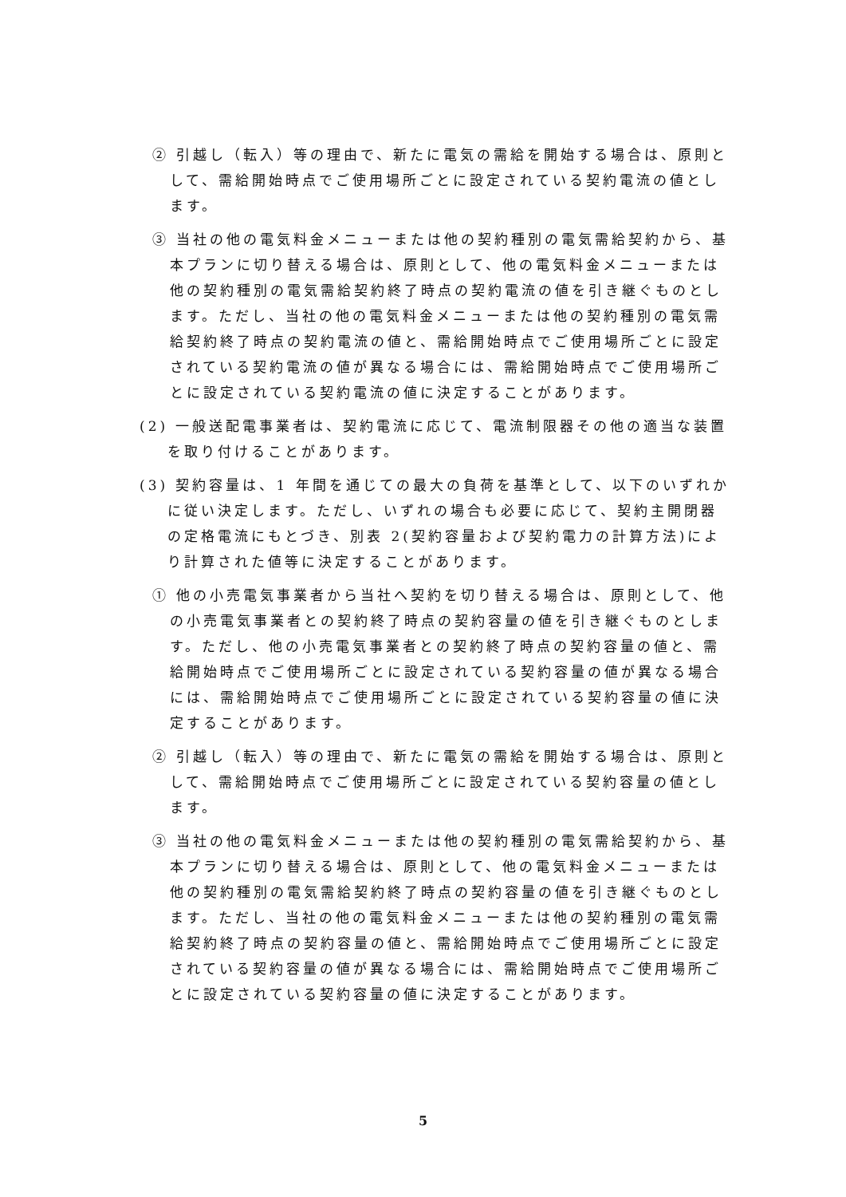② 引越し（転入）等の理由で、新たに電気の需給を開始する場合は、原則として、需給開始時点でご使用場所ごとに設定されている契約電流の値とします。
③ 当社の他の電気料金メニューまたは他の契約種別の電気需給契約から、基本プランに切り替える場合は、原則として、他の電気料金メニューまたは他の契約種別の電気需給契約終了時点の契約電流の値を引き継ぐものとします。ただし、当社の他の電気料金メニューまたは他の契約種別の電気需給契約終了時点の契約電流の値と、需給開始時点でご使用場所ごとに設定されている契約電流の値が異なる場合には、需給開始時点でご使用場所ごとに設定されている契約電流の値に決定することがあります。
(2) 一般送配電事業者は、契約電流に応じて、電流制限器その他の適当な装置を取り付けることがあります。
(3) 契約容量は、1 年間を通じての最大の負荷を基準として、以下のいずれかに従い決定します。ただし、いずれの場合も必要に応じて、契約主開閉器の定格電流にもとづき、別表 2(契約容量および契約電力の計算方法)により計算された値等に決定することがあります。
① 他の小売電気事業者から当社へ契約を切り替える場合は、原則として、他の小売電気事業者との契約終了時点の契約容量の値を引き継ぐものとします。ただし、他の小売電気事業者との契約終了時点の契約容量の値と、需給開始時点でご使用場所ごとに設定されている契約容量の値が異なる場合には、需給開始時点でご使用場所ごとに設定されている契約容量の値に決定することがあります。
② 引越し（転入）等の理由で、新たに電気の需給を開始する場合は、原則として、需給開始時点でご使用場所ごとに設定されている契約容量の値とします。
③ 当社の他の電気料金メニューまたは他の契約種別の電気需給契約から、基本プランに切り替える場合は、原則として、他の電気料金メニューまたは他の契約種別の電気需給契約終了時点の契約容量の値を引き継ぐものとします。ただし、当社の他の電気料金メニューまたは他の契約種別の電気需給契約終了時点の契約容量の値と、需給開始時点でご使用場所ごとに設定されている契約容量の値が異なる場合には、需給開始時点でご使用場所ごとに設定されている契約容量の値に決定することがあります。
5